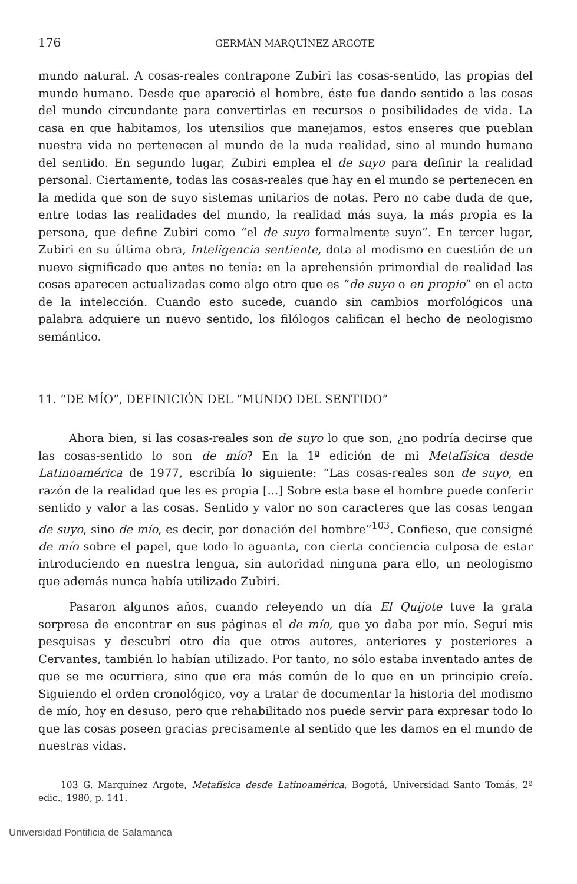176 GERMÁN MARQUÍNEZ ARGOTE
mundo natural. A cosas-reales contrapone Zubiri las cosas-sentido, las propias del mundo humano. Desde que apareció el hombre, éste fue dando sentido a las cosas del mundo circundante para convertirlas en recursos o posibilidades de vida. La casa en que habitamos, los utensilios que manejamos, estos enseres que pueblan nuestra vida no pertenecen al mundo de la nuda realidad, sino al mundo humano del sentido. En segundo lugar, Zubiri emplea el de suyo para definir la realidad personal. Ciertamente, todas las cosas-reales que hay en el mundo se pertenecen en la medida que son de suyo sistemas unitarios de notas. Pero no cabe duda de que, entre todas las realidades del mundo, la realidad más suya, la más propia es la persona, que define Zubiri como “el de suyo formalmente suyo”. En tercer lugar, Zubiri en su última obra, Inteligencia sentiente, dota al modismo en cuestión de un nuevo significado que antes no tenía: en la aprehensión primordial de realidad las cosas aparecen actualizadas como algo otro que es “de suyo o en propio” en el acto de la intelección. Cuando esto sucede, cuando sin cambios morfológicos una palabra adquiere un nuevo sentido, los filólogos califican el hecho de neologismo semántico.
11. “DE MÍO”, DEFINICIÓN DEL “MUNDO DEL SENTIDO”
Ahora bien, si las cosas-reales son de suyo lo que son, ¿no podría decirse que las cosas-sentido lo son de mío? En la 1ª edición de mi Metafísica desde Latinoamérica de 1977, escribía lo siguiente: “Las cosas-reales son de suyo, en razón de la realidad que les es propia [...] Sobre esta base el hombre puede conferir sentido y valor a las cosas. Sentido y valor no son caracteres que las cosas tengan de suyo, sino de mío, es decir, por donación del hombre”<sup>103</sup>. Confieso, que consigné de mío sobre el papel, que todo lo aguanta, con cierta conciencia culposa de estar introduciendo en nuestra lengua, sin autoridad ninguna para ello, un neologismo que además nunca había utilizado Zubiri.
Pasaron algunos años, cuando releyendo un día El Quijote tuve la grata sorpresa de encontrar en sus páginas el de mío, que yo daba por mío. Seguí mis pesquisas y descubrí otro día que otros autores, anteriores y posteriores a Cervantes, también lo habían utilizado. Por tanto, no sólo estaba inventado antes de que se me ocurriera, sino que era más común de lo que en un principio creía. Siguiendo el orden cronológico, voy a tratar de documentar la historia del modismo de mío, hoy en desuso, pero que rehabilitado nos puede servir para expresar todo lo que las cosas poseen gracias precisamente al sentido que les damos en el mundo de nuestras vidas.
103 G. Marquínez Argote, Metafísica desde Latinoamérica, Bogotá, Universidad Santo Tomás, 2ª edic., 1980, p. 141.
Universidad Pontificia de Salamanca